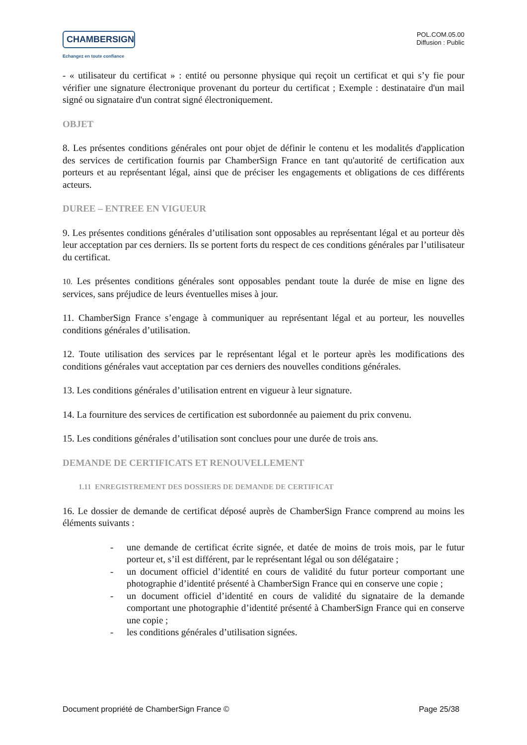CHAMBERSIGN
Echangez en toute confiance
POL.COM.05.00
Diffusion : Public
- « utilisateur du certificat » : entité ou personne physique qui reçoit un certificat et qui s’y fie pour vérifier une signature électronique provenant du porteur du certificat ; Exemple : destinataire d'un mail signé ou signataire d'un contrat signé électroniquement.
OBJET
8. Les présentes conditions générales ont pour objet de définir le contenu et les modalités d'application des services de certification fournis par ChamberSign France en tant qu'autorité de certification aux porteurs et au représentant légal, ainsi que de préciser les engagements et obligations de ces différents acteurs.
DUREE – ENTREE EN VIGUEUR
9. Les présentes conditions générales d’utilisation sont opposables au représentant légal et au porteur dès leur acceptation par ces derniers. Ils se portent forts du respect de ces conditions générales par l’utilisateur du certificat.
10. Les présentes conditions générales sont opposables pendant toute la durée de mise en ligne des services, sans préjudice de leurs éventuelles mises à jour.
11. ChamberSign France s’engage à communiquer au représentant légal et au porteur, les nouvelles conditions générales d’utilisation.
12. Toute utilisation des services par le représentant légal et le porteur après les modifications des conditions générales vaut acceptation par ces derniers des nouvelles conditions générales.
13. Les conditions générales d’utilisation entrent en vigueur à leur signature.
14. La fourniture des services de certification est subordonnée au paiement du prix convenu.
15. Les conditions générales d’utilisation sont conclues pour une durée de trois ans.
DEMANDE DE CERTIFICATS ET RENOUVELLEMENT
1.11 ENREGISTREMENT DES DOSSIERS DE DEMANDE DE CERTIFICAT
16. Le dossier de demande de certificat déposé auprès de ChamberSign France comprend au moins les éléments suivants :
- une demande de certificat écrite signée, et datée de moins de trois mois, par le futur porteur et, s’il est différent, par le représentant légal ou son délégataire ;
- un document officiel d’identité en cours de validité du futur porteur comportant une photographie d’identité présenté à ChamberSign France qui en conserve une copie ;
- un document officiel d’identité en cours de validité du signataire de la demande comportant une photographie d’identité présenté à ChamberSign France qui en conserve une copie ;
- les conditions générales d’utilisation signées.
Document propriété de ChamberSign France © Page 25/38